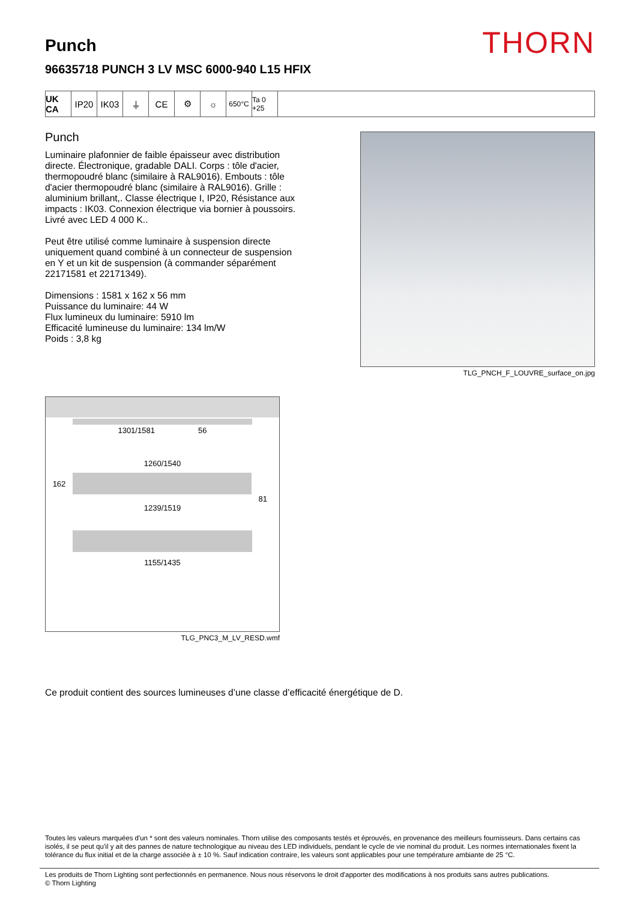THORN
Punch
96635718 PUNCH 3 LV MSC 6000-940 L15 HFIX
UK CA
IP20 IK03 ⏚ CE ⚙ ☼
650°C Ta 0 +25
Punch
Luminaire plafonnier de faible épaisseur avec distribution directe. Électronique, gradable DALI. Corps : tôle d'acier, thermopoudré blanc (similaire à RAL9016). Embouts : tôle d'acier thermopoudré blanc (similaire à RAL9016). Grille : aluminium brillant,. Classe électrique I, IP20, Résistance aux impacts : IK03. Connexion électrique via bornier à poussoirs. Livré avec LED 4 000 K..
Peut être utilisé comme luminaire à suspension directe uniquement quand combiné à un connecteur de suspension en Y et un kit de suspension (à commander séparément 22171581 et 22171349).
Dimensions : 1581 x 162 x 56 mm
Puissance du luminaire: 44 W
Flux lumineux du luminaire: 5910 lm
Efficacité lumineuse du luminaire: 134 lm/W
Poids : 3,8 kg
TLG_PNCH_F_LOUVRE_surface_on.jpg
1301/1581 56
1260/1540
162
81
1239/1519
1155/1435
TLG_PNC3_M_LV_RESD.wmf
Ce produit contient des sources lumineuses d’une classe d’efficacité énergétique de D.
Toutes les valeurs marquées d'un * sont des valeurs nominales. Thorn utilise des composants testés et éprouvés, en provenance des meilleurs fournisseurs. Dans certains cas isolés, il se peut qu’il y ait des pannes de nature technologique au niveau des LED individuels, pendant le cycle de vie nominal du produit. Les normes internationales fixent la tolérance du flux initial et de la charge associée à ± 10 %. Sauf indication contraire, les valeurs sont applicables pour une température ambiante de 25 °C.
Les produits de Thorn Lighting sont perfectionnés en permanence. Nous nous réservons le droit d'apporter des modifications à nos produits sans autres publications.
© Thorn Lighting